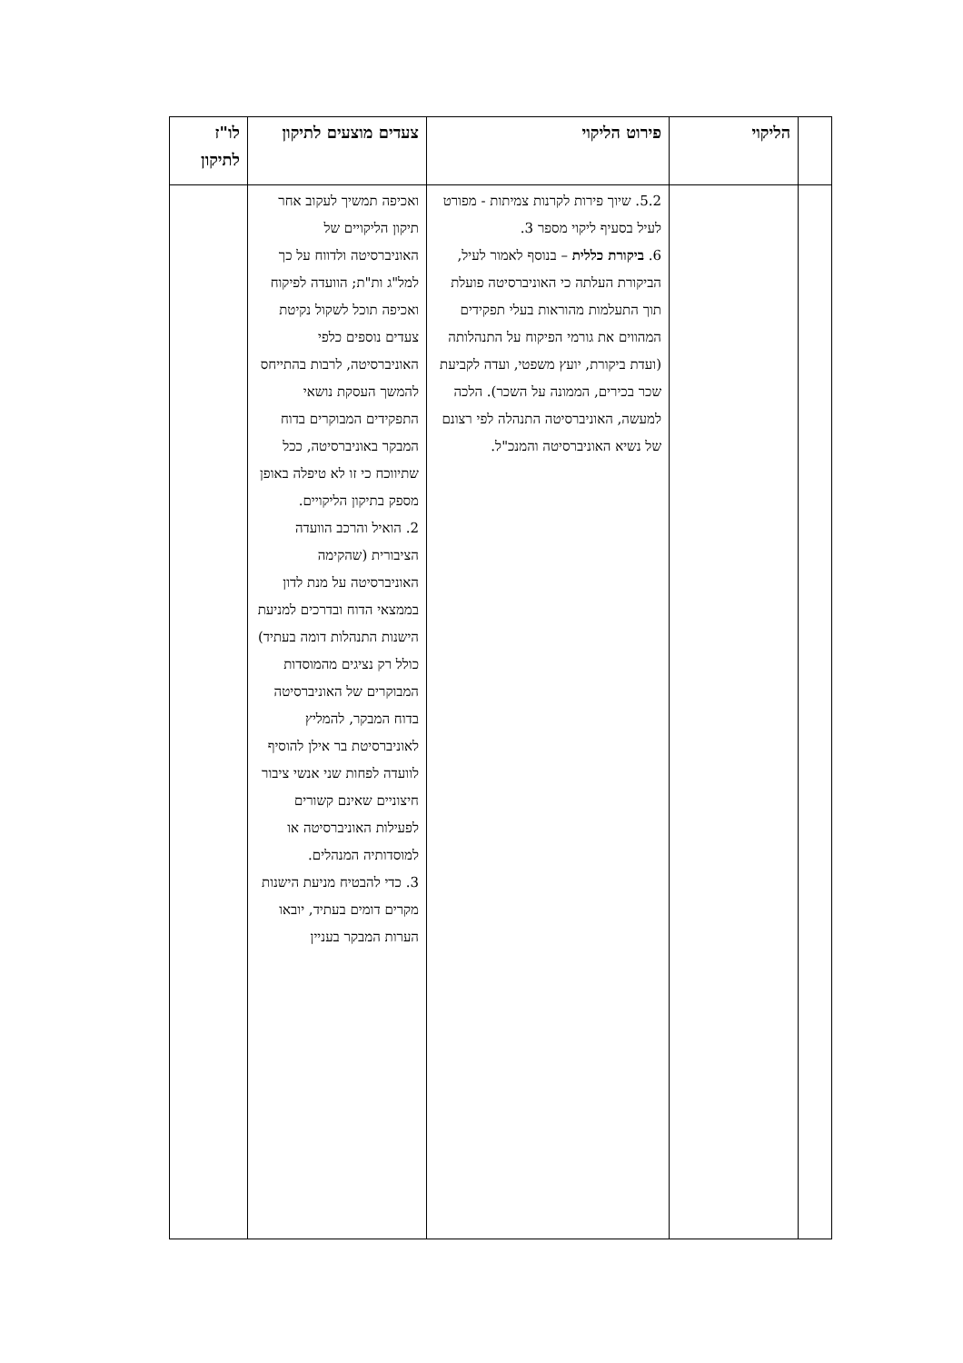| | הליקוי | פירוט הליקוי | צעדים מוצעים לתיקון | לו"ז לתיקון |
| --- | --- | --- | --- | --- |
| | | 5.2. שיוך פירות לקרנות צמיתות - מפורט לעיל בסעיף ליקוי מספר 3. 6. ביקורת כללית – בנוסף לאמור לעיל, הביקורת העלתה כי האוניברסיטה פועלת תוך התעלמות מהוראות בעלי תפקידים המהווים את גורמי הפיקוח על התנהלותה (ועדת ביקורת, יועץ משפטי, ועדה לקביעת שכר בכירים, הממונה על השכר). הלכה למעשה, האוניברסיטה התנהלה לפי רצונם של נשיא האוניברסיטה והמנכ"ל. | ואכיפה תמשיך לעקוב אחר תיקון הליקויים של האוניברסיטה ולדווח על כך למל"ג ות"ת; הוועדה לפיקוח ואכיפה תוכל לשקול נקיטת צעדים נוספים כלפי האוניברסיטה, לרבות בהתייחס להמשך העסקת נושאי התפקידים המבוקרים בדוח המבקר באוניברסיטה, ככל שתיווכח כי זו לא טיפלה באופן מספק בתיקון הליקויים. 2. הואיל והרכב הוועדה הציבורית (שהקימה האוניברסיטה על מנת לדון בממצאי הדוח ובדרכים למניעת הישנות התנהלות דומה בעתיד) כולל רק נציגים מהמוסדות המבוקרים של האוניברסיטה בדוח המבקר, להמליץ לאוניברסיטת בר אילן להוסיף לוועדה לפחות שני אנשי ציבור חיצוניים שאינם קשורים לפעילות האוניברסיטה או למוסדותיה המנהלים. 3. כדי להבטיח מניעת הישנות מקרים דומים בעתיד, יובאו הערות המבקר בעניין | |